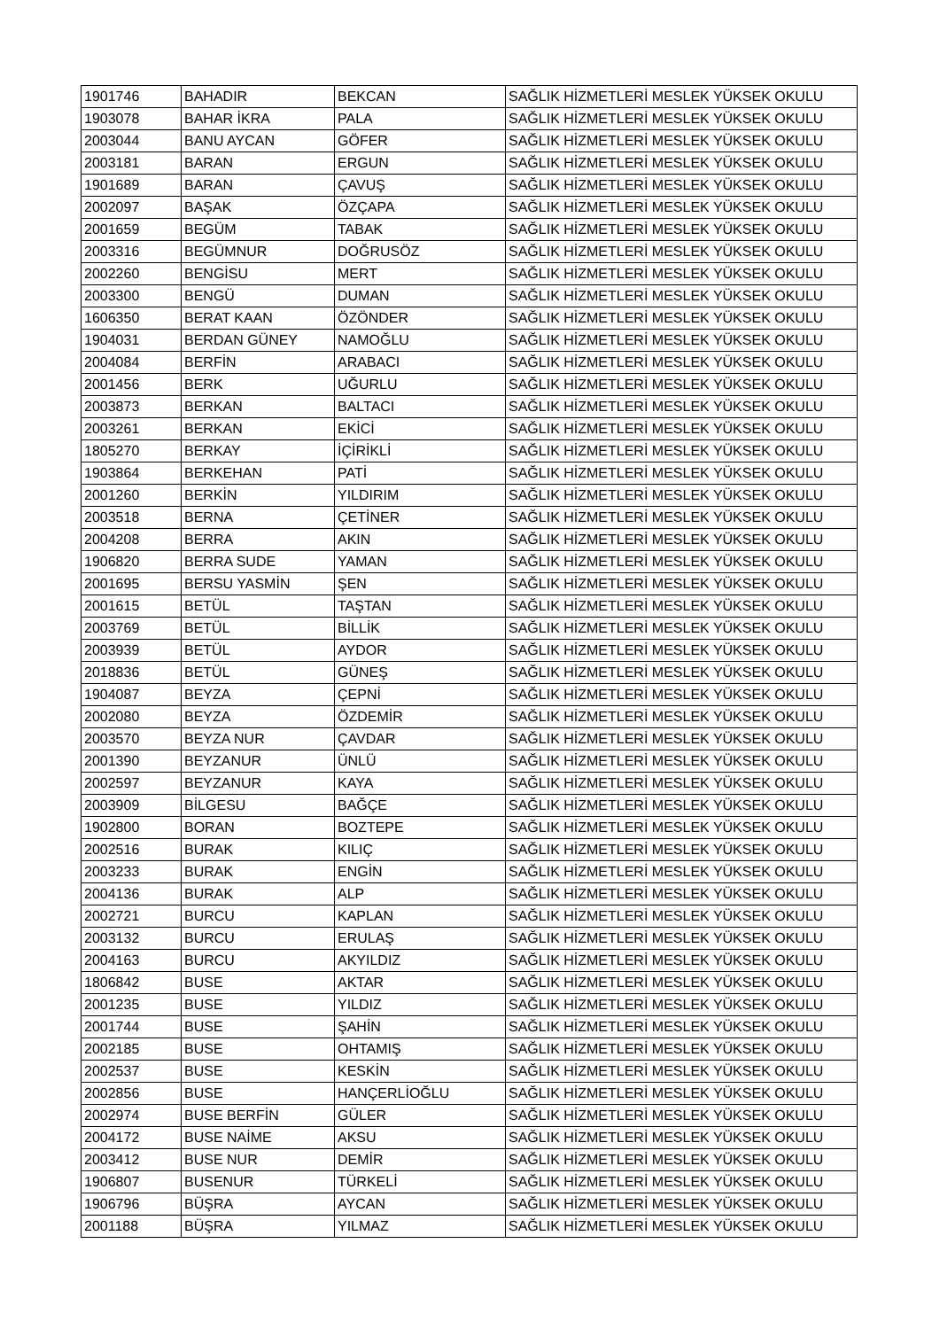| 1901746 | BAHADIR | BEKCAN | SAĞLIK HİZMETLERİ MESLEK YÜKSEK OKULU |
| 1903078 | BAHAR İKRA | PALA | SAĞLIK HİZMETLERİ MESLEK YÜKSEK OKULU |
| 2003044 | BANU AYCAN | GÖFER | SAĞLIK HİZMETLERİ MESLEK YÜKSEK OKULU |
| 2003181 | BARAN | ERGUN | SAĞLIK HİZMETLERİ MESLEK YÜKSEK OKULU |
| 1901689 | BARAN | ÇAVUŞ | SAĞLIK HİZMETLERİ MESLEK YÜKSEK OKULU |
| 2002097 | BAŞAK | ÖZÇAPA | SAĞLIK HİZMETLERİ MESLEK YÜKSEK OKULU |
| 2001659 | BEGÜM | TABAK | SAĞLIK HİZMETLERİ MESLEK YÜKSEK OKULU |
| 2003316 | BEGÜMNUR | DOĞRUSÖZ | SAĞLIK HİZMETLERİ MESLEK YÜKSEK OKULU |
| 2002260 | BENGİSU | MERT | SAĞLIK HİZMETLERİ MESLEK YÜKSEK OKULU |
| 2003300 | BENGÜ | DUMAN | SAĞLIK HİZMETLERİ MESLEK YÜKSEK OKULU |
| 1606350 | BERAT KAAN | ÖZÖNDER | SAĞLIK HİZMETLERİ MESLEK YÜKSEK OKULU |
| 1904031 | BERDAN GÜNEY | NAMOĞLU | SAĞLIK HİZMETLERİ MESLEK YÜKSEK OKULU |
| 2004084 | BERFİN | ARABACI | SAĞLIK HİZMETLERİ MESLEK YÜKSEK OKULU |
| 2001456 | BERK | UĞURLU | SAĞLIK HİZMETLERİ MESLEK YÜKSEK OKULU |
| 2003873 | BERKAN | BALTACI | SAĞLIK HİZMETLERİ MESLEK YÜKSEK OKULU |
| 2003261 | BERKAN | EKİCİ | SAĞLIK HİZMETLERİ MESLEK YÜKSEK OKULU |
| 1805270 | BERKAY | İÇİRİKLİ | SAĞLIK HİZMETLERİ MESLEK YÜKSEK OKULU |
| 1903864 | BERKEHAN | PATİ | SAĞLIK HİZMETLERİ MESLEK YÜKSEK OKULU |
| 2001260 | BERKİN | YILDIRIM | SAĞLIK HİZMETLERİ MESLEK YÜKSEK OKULU |
| 2003518 | BERNA | ÇETİNER | SAĞLIK HİZMETLERİ MESLEK YÜKSEK OKULU |
| 2004208 | BERRA | AKIN | SAĞLIK HİZMETLERİ MESLEK YÜKSEK OKULU |
| 1906820 | BERRA SUDE | YAMAN | SAĞLIK HİZMETLERİ MESLEK YÜKSEK OKULU |
| 2001695 | BERSU YASMİN | ŞEN | SAĞLIK HİZMETLERİ MESLEK YÜKSEK OKULU |
| 2001615 | BETÜL | TAŞTAN | SAĞLIK HİZMETLERİ MESLEK YÜKSEK OKULU |
| 2003769 | BETÜL | BİLLİK | SAĞLIK HİZMETLERİ MESLEK YÜKSEK OKULU |
| 2003939 | BETÜL | AYDOR | SAĞLIK HİZMETLERİ MESLEK YÜKSEK OKULU |
| 2018836 | BETÜL | GÜNEŞ | SAĞLIK HİZMETLERİ MESLEK YÜKSEK OKULU |
| 1904087 | BEYZA | ÇEPNİ | SAĞLIK HİZMETLERİ MESLEK YÜKSEK OKULU |
| 2002080 | BEYZA | ÖZDEMİR | SAĞLIK HİZMETLERİ MESLEK YÜKSEK OKULU |
| 2003570 | BEYZA NUR | ÇAVDAR | SAĞLIK HİZMETLERİ MESLEK YÜKSEK OKULU |
| 2001390 | BEYZANUR | ÜNLÜ | SAĞLIK HİZMETLERİ MESLEK YÜKSEK OKULU |
| 2002597 | BEYZANUR | KAYA | SAĞLIK HİZMETLERİ MESLEK YÜKSEK OKULU |
| 2003909 | BİLGESU | BAĞÇE | SAĞLIK HİZMETLERİ MESLEK YÜKSEK OKULU |
| 1902800 | BORAN | BOZTEPE | SAĞLIK HİZMETLERİ MESLEK YÜKSEK OKULU |
| 2002516 | BURAK | KILIÇ | SAĞLIK HİZMETLERİ MESLEK YÜKSEK OKULU |
| 2003233 | BURAK | ENGİN | SAĞLIK HİZMETLERİ MESLEK YÜKSEK OKULU |
| 2004136 | BURAK | ALP | SAĞLIK HİZMETLERİ MESLEK YÜKSEK OKULU |
| 2002721 | BURCU | KAPLAN | SAĞLIK HİZMETLERİ MESLEK YÜKSEK OKULU |
| 2003132 | BURCU | ERULAŞ | SAĞLIK HİZMETLERİ MESLEK YÜKSEK OKULU |
| 2004163 | BURCU | AKYILDIZ | SAĞLIK HİZMETLERİ MESLEK YÜKSEK OKULU |
| 1806842 | BUSE | AKTAR | SAĞLIK HİZMETLERİ MESLEK YÜKSEK OKULU |
| 2001235 | BUSE | YILDIZ | SAĞLIK HİZMETLERİ MESLEK YÜKSEK OKULU |
| 2001744 | BUSE | ŞAHİN | SAĞLIK HİZMETLERİ MESLEK YÜKSEK OKULU |
| 2002185 | BUSE | OHTAMIŞ | SAĞLIK HİZMETLERİ MESLEK YÜKSEK OKULU |
| 2002537 | BUSE | KESKİN | SAĞLIK HİZMETLERİ MESLEK YÜKSEK OKULU |
| 2002856 | BUSE | HANÇERLİOĞLU | SAĞLIK HİZMETLERİ MESLEK YÜKSEK OKULU |
| 2002974 | BUSE BERFİN | GÜLER | SAĞLIK HİZMETLERİ MESLEK YÜKSEK OKULU |
| 2004172 | BUSE NAİME | AKSU | SAĞLIK HİZMETLERİ MESLEK YÜKSEK OKULU |
| 2003412 | BUSE NUR | DEMİR | SAĞLIK HİZMETLERİ MESLEK YÜKSEK OKULU |
| 1906807 | BUSENUR | TÜRKELİ | SAĞLIK HİZMETLERİ MESLEK YÜKSEK OKULU |
| 1906796 | BÜŞRA | AYCAN | SAĞLIK HİZMETLERİ MESLEK YÜKSEK OKULU |
| 2001188 | BÜŞRA | YILMAZ | SAĞLIK HİZMETLERİ MESLEK YÜKSEK OKULU |